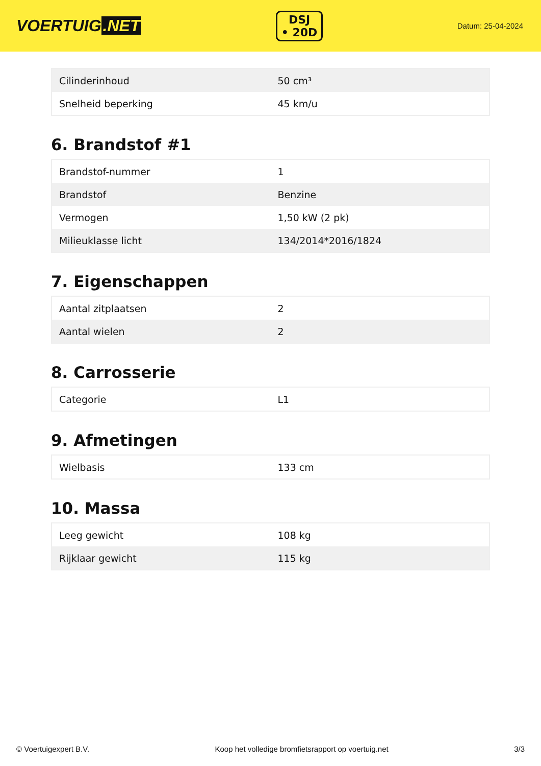VOERTUIG.NET
DSJ
• 20D
Datum: 25-04-2024
| Cilinderinhoud | 50 cm³ |
| Snelheid beperking | 45 km/u |
6. Brandstof #1
| Brandstof-nummer | 1 |
| Brandstof | Benzine |
| Vermogen | 1,50 kW (2 pk) |
| Milieuklasse licht | 134/2014*2016/1824 |
7. Eigenschappen
| Aantal zitplaatsen | 2 |
| Aantal wielen | 2 |
8. Carrosserie
| Categorie | L1 |
9. Afmetingen
| Wielbasis | 133 cm |
10. Massa
| Leeg gewicht | 108 kg |
| Rijklaar gewicht | 115 kg |
© Voertuigexpert B.V. Koop het volledige bromfietsrapport op voertuig.net 3/3